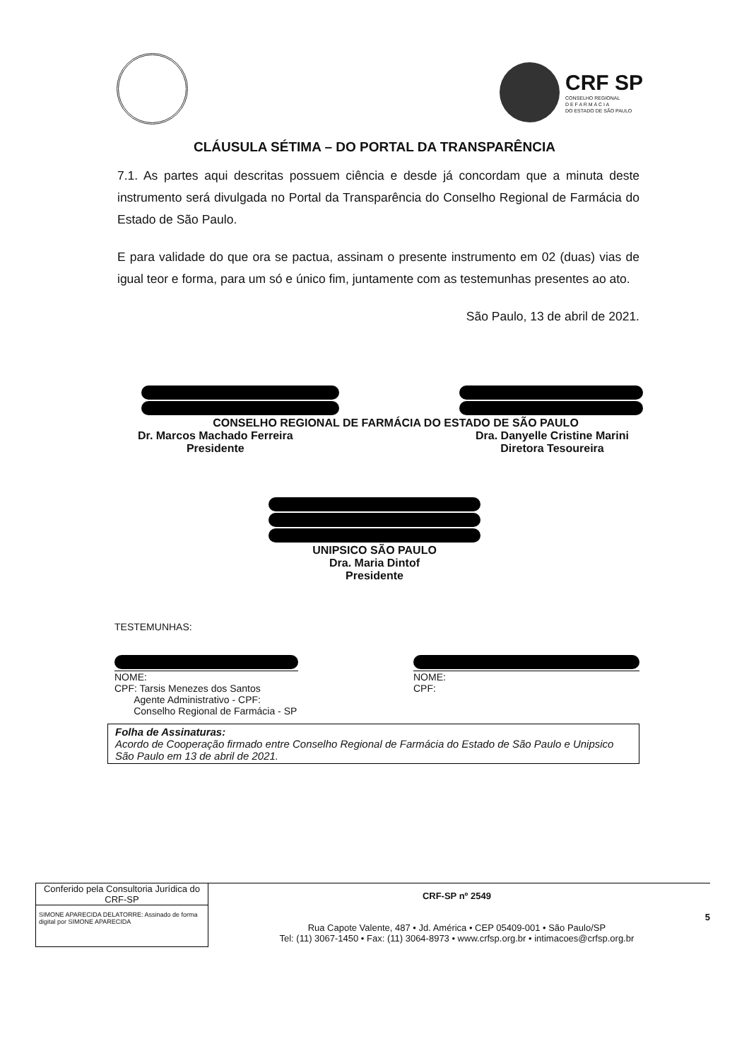CRF SP
CONSELHO REGIONAL
D E F A R M Á C I A
DO ESTADO DE SÃO PAULO
CLÁUSULA SÉTIMA – DO PORTAL DA TRANSPARÊNCIA
7.1. As partes aqui descritas possuem ciência e desde já concordam que a minuta deste instrumento será divulgada no Portal da Transparência do Conselho Regional de Farmácia do Estado de São Paulo.
E para validade do que ora se pactua, assinam o presente instrumento em 02 (duas) vias de igual teor e forma, para um só e único fim, juntamente com as testemunhas presentes ao ato.
São Paulo, 13 de abril de 2021.
CONSELHO REGIONAL DE FARMÁCIA DO ESTADO DE SÃO PAULO
Dr. Marcos Machado Ferreira
Presidente
Dra. Danyelle Cristine Marini
Diretora Tesoureira
UNIPSICO SÃO PAULO
Dra. Maria Dintof
Presidente
TESTEMUNHAS:
NOME:
CPF: Tarsis Menezes dos Santos
Agente Administrativo - CPF:
Conselho Regional de Farmácia - SP
NOME:
CPF:
Folha de Assinaturas:
Acordo de Cooperação firmado entre Conselho Regional de Farmácia do Estado de São Paulo e Unipsico São Paulo em 13 de abril de 2021.
Conferido pela Consultoria Jurídica do CRF-SP
SIMONE APARECIDA DELATORRE: Assinado de forma digital por SIMONE APARECIDA
CRF-SP nº 2549
Rua Capote Valente, 487 • Jd. América • CEP 05409-001 • São Paulo/SP
Tel: (11) 3067-1450 • Fax: (11) 3064-8973 • www.crfsp.org.br • intimacoes@crfsp.org.br
5